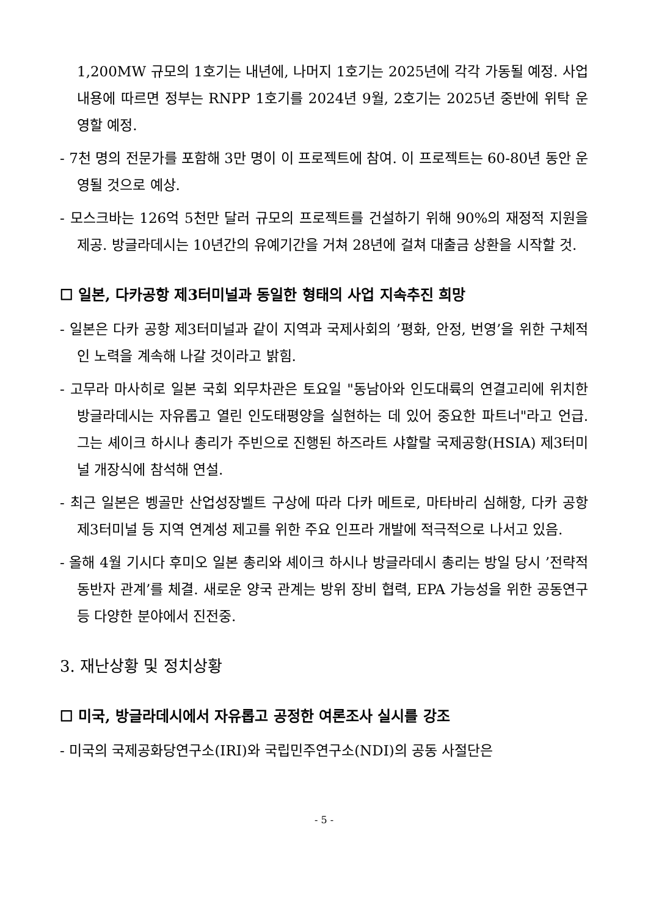1,200MW 규모의 1호기는 내년에, 나머지 1호기는 2025년에 각각 가동될 예정. 사업 내용에 따르면 정부는 RNPP 1호기를 2024년 9월, 2호기는 2025년 중반에 위탁 운영할 예정.
- 7천 명의 전문가를 포함해 3만 명이 이 프로젝트에 참여. 이 프로젝트는 60-80년 동안 운영될 것으로 예상.
- 모스크바는 126억 5천만 달러 규모의 프로젝트를 건설하기 위해 90%의 재정적 지원을 제공. 방글라데시는 10년간의 유예기간을 거쳐 28년에 걸쳐 대출금 상환을 시작할 것.
☐ 일본, 다카공항 제3터미널과 동일한 형태의 사업 지속추진 희망
- 일본은 다카 공항 제3터미널과 같이 지역과 국제사회의 ’평화, 안정, 번영’을 위한 구체적인 노력을 계속해 나갈 것이라고 밝힘.
- 고무라 마사히로 일본 국회 외무차관은 토요일 "동남아와 인도대륙의 연결고리에 위치한 방글라데시는 자유롭고 열린 인도태평양을 실현하는 데 있어 중요한 파트너"라고 언급. 그는 셰이크 하시나 총리가 주빈으로 진행된 하즈라트 샤할랄 국제공항(HSIA) 제3터미널 개장식에 참석해 연설.
- 최근 일본은 벵골만 산업성장벨트 구상에 따라 다카 메트로, 마타바리 심해항, 다카 공항 제3터미널 등 지역 연계성 제고를 위한 주요 인프라 개발에 적극적으로 나서고 있음.
- 올해 4월 기시다 후미오 일본 총리와 셰이크 하시나 방글라데시 총리는 방일 당시 ’전략적 동반자 관계’를 체결. 새로운 양국 관계는 방위 장비 협력, EPA 가능성을 위한 공동연구 등 다양한 분야에서 진전중.
3. 재난상황 및 정치상황
☐ 미국, 방글라데시에서 자유롭고 공정한 여론조사 실시를 강조
- 미국의 국제공화당연구소(IRI)와 국립민주연구소(NDI)의 공동 사절단은
- 5 -